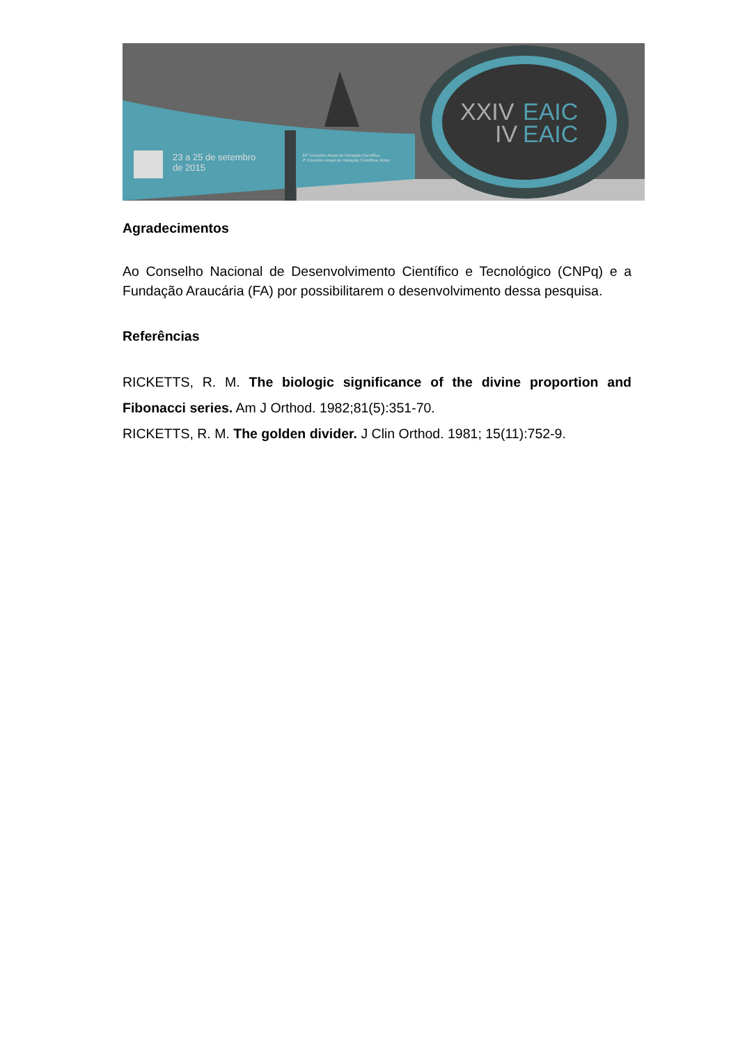XXIV
EAIC
IV
EAIC
23 a 25 de setembro
de 2015
24º Encontro Anual de Iniciação Científica
4º Encontro Anual de Iniciação Científica Júnior
Agradecimentos
Ao Conselho Nacional de Desenvolvimento Científico e Tecnológico (CNPq) e a Fundação Araucária (FA) por possibilitarem o desenvolvimento dessa pesquisa.
Referências
RICKETTS, R. M. The biologic significance of the divine proportion and Fibonacci series. Am J Orthod. 1982;81(5):351-70.
RICKETTS, R. M. The golden divider. J Clin Orthod. 1981; 15(11):752-9.